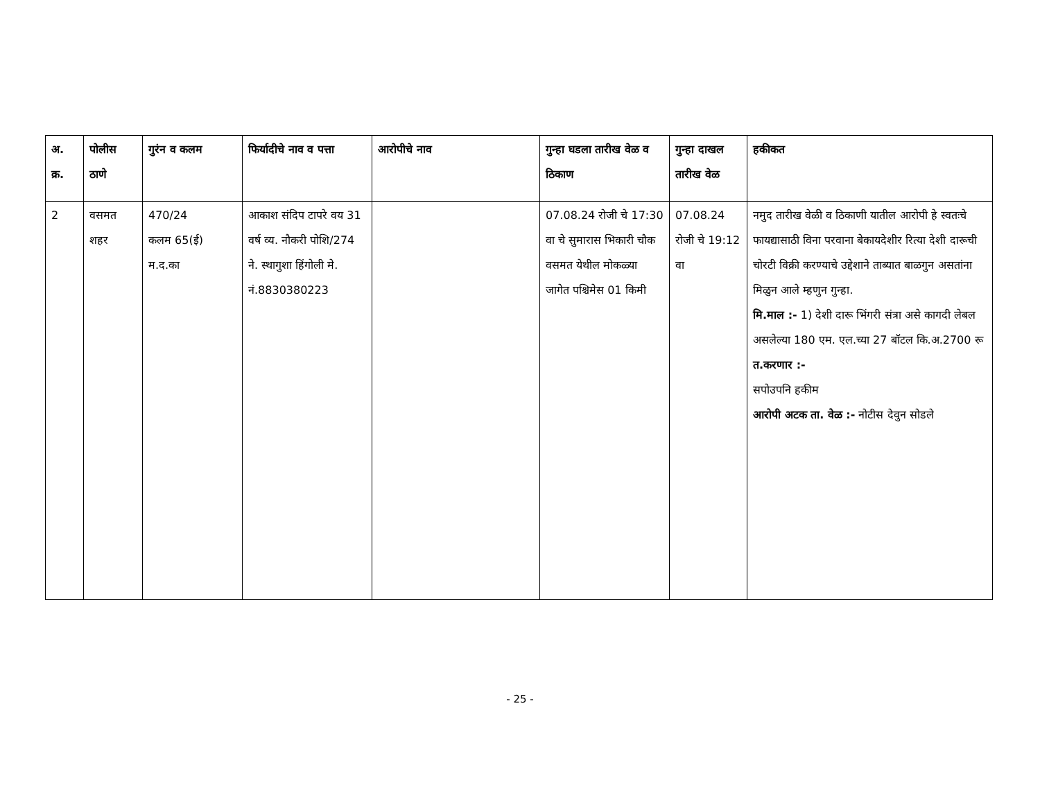| अ. क्र. | पोलीस ठाणे | गुरंन व कलम | फिर्यादीचे नाव व पत्ता | आरोपीचे नाव | गुन्हा घडला तारीख वेळ व ठिकाण | गुन्हा दाखल तारीख वेळ | हकीकत |
| --- | --- | --- | --- | --- | --- | --- | --- |
| 2 | वसमत शहर | 470/24 कलम 65(ई) म.द.का | आकाश संदिप टापरे वय 31 वर्ष व्य. नौकरी पोशि/274 ने. स्थागुशा हिंगोली मे. नं.8830380223 | | 07.08.24 रोजी चे 17:30 वा चे सुमारास भिकारी चौक वसमत येथील मोकळ्या जागेत पश्चिमेस 01 किमी | 07.08.24 रोजी चे 19:12 वा | नमुद तारीख वेळी व ठिकाणी यातील आरोपी हे स्वतःचे फायद्यासाठी विना परवाना बेकायदेशीर रित्या देशी दारूची चोरटी विक्री करण्याचे उद्देशाने ताब्यात बाळगुन असतांना मिळुन आले म्हणुन गुन्हा. मि.माल :- 1) देशी दारू भिंगरी संत्रा असे कागदी लेबल असलेल्या 180 एम. एल.च्या 27 बॉटल कि.अ.2700 रू त.करणार :- सपोउपनि हकीम आरोपी अटक ता. वेळ :- नोटीस देवुन सोडले |
- 25 -